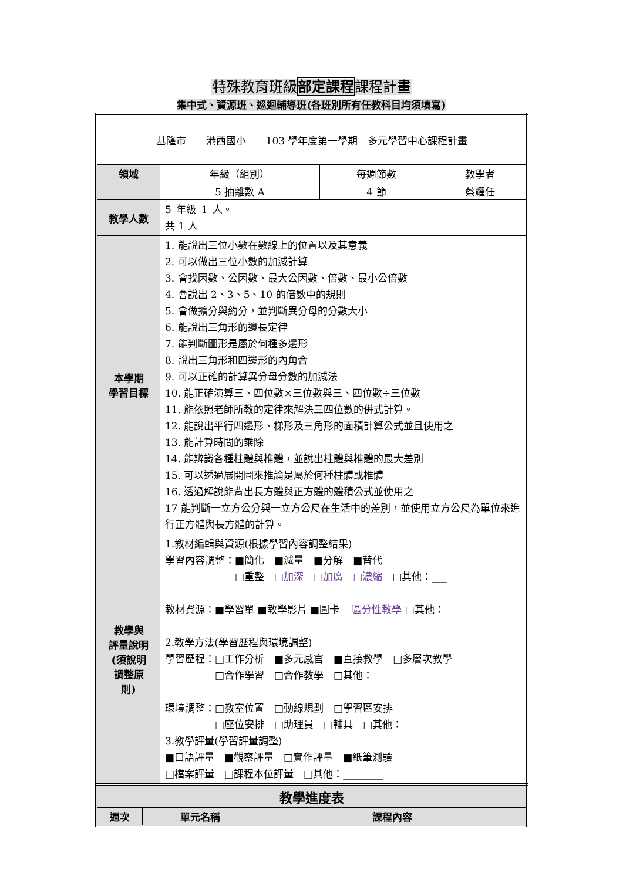特殊教育班級部定課程課程計畫
集中式、資源班、巡迴輔導班(各班別所有任教科目均須填寫)
| 基隆市 港西國小 103 學年度第一學期 多元學習中心課程計畫 | | | |
| 領域 | 年級（組別） | 每週節數 | 教學者 |
| | 5 抽離數 A | 4 節 | 蔡耀任 |
| 教學人數 | 5_年級_1_人。 共 1 人 | | |
| 本學期 學習目標 | 1. 能說出三位小數在數線上的位置以及其意義 2. 可以做出三位小數的加減計算 3. 會找因數、公因數、最大公因數、倍數、最小公倍數 4. 會說出 2、3、5、10 的倍數中的規則 5. 會做擴分與約分，並判斷異分母的分數大小 6. 能說出三角形的邊長定律 7. 能判斷圖形是屬於何種多邊形 8. 說出三角形和四邊形的內角合 9. 可以正確的計算異分母分數的加減法 10. 能正確演算三、四位數×三位數與三、四位數÷三位數 11. 能依照老師所教的定律來解決三四位數的併式計算。 12. 能說出平行四邊形、梯形及三角形的面積計算公式並且使用之 13. 能計算時間的乘除 14. 能辨識各種柱體與椎體，並說出柱體與椎體的最大差別 15. 可以透過展開圖來推論是屬於何種柱體或椎體 16. 透過解說能背出長方體與正方體的體積公式並使用之 17 能判斷一立方公分與一立方公尺在生活中的差別，並使用立方公尺為單位來進行正方體與長方體的計算。 | | |
| 教學與 評量說明 (須說明 調整原 則) | 1.教材編輯與資源(根據學習內容調整結果) 學習內容調整：■簡化 ■減量 ■分解 ■替代 □重整 □加深 □加廣 □濃縮 □其他：___ 教材資源：■學習單 ■教學影片 ■圖卡 □區分性教學 □其他： 2.教學方法(學習歷程與環境調整) 學習歷程：□工作分析 ■多元感官 ■直接教學 □多層次教學 □合作學習 □合作教學 □其他：________ 環境調整：□教室位置 □動線規劃 □學習區安排 □座位安排 □助理員 □輔具 □其他：_______ 3.教學評量(學習評量調整) ■口語評量 ■觀察評量 □實作評量 ■紙筆測驗 □檔案評量 □課程本位評量 □其他：________ | | |
| 教學進度表 | | |
| 週次 | 單元名稱 | 課程內容 |